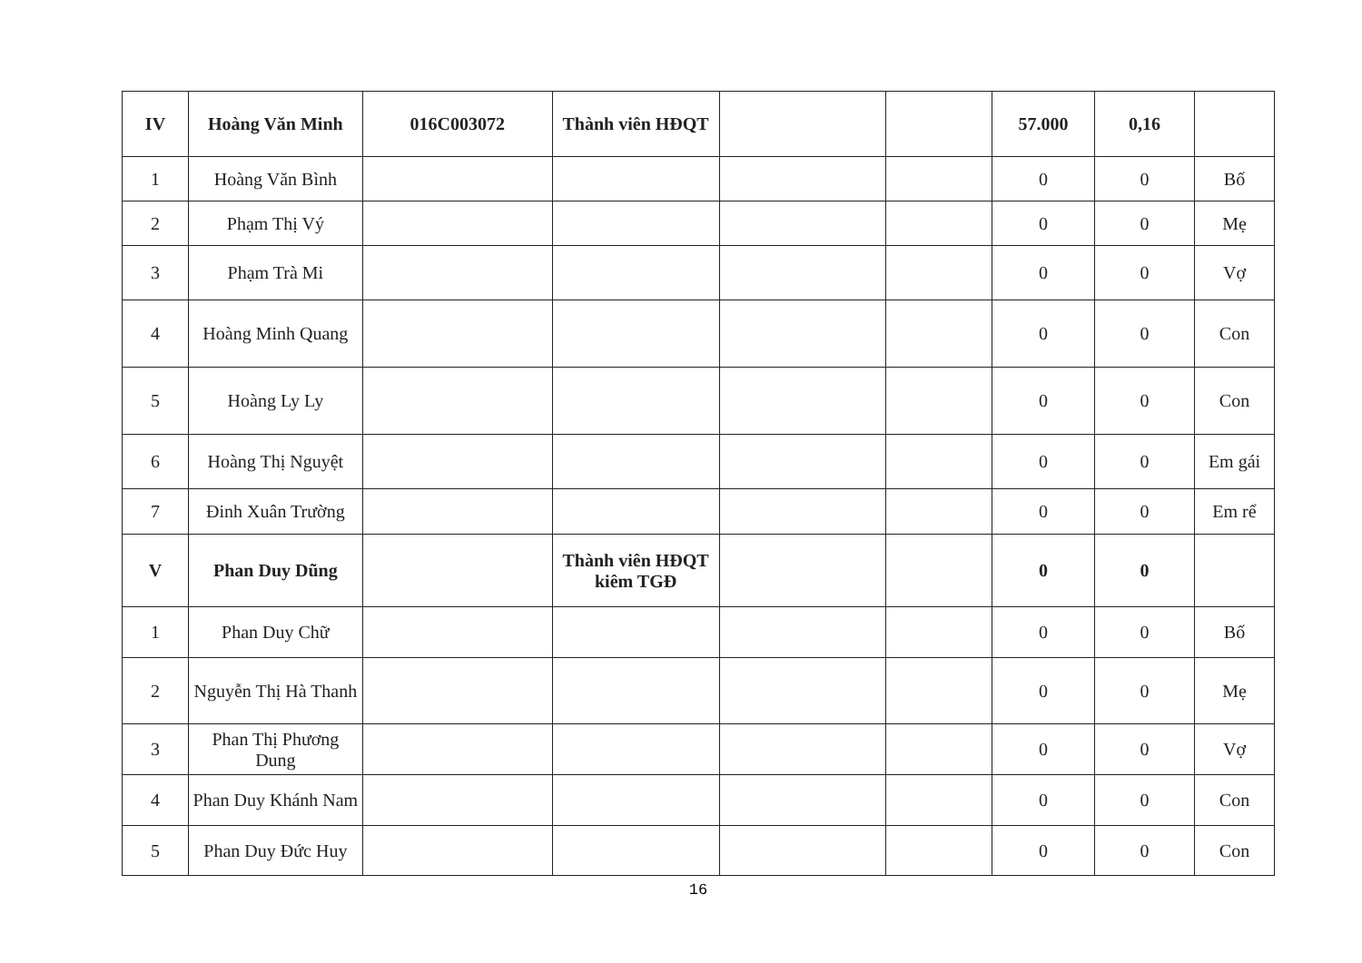| IV | Hoàng Văn Minh | 016C003072 | Thành viên HĐQT | | | 57.000 | 0,16 | |
| 1 | Hoàng Văn Bình | | | | | 0 | 0 | Bố |
| 2 | Phạm Thị Vý | | | | | 0 | 0 | Mẹ |
| 3 | Phạm Trà Mi | | | | | 0 | 0 | Vợ |
| 4 | Hoàng Minh Quang | | | | | 0 | 0 | Con |
| 5 | Hoàng Ly Ly | | | | | 0 | 0 | Con |
| 6 | Hoàng Thị Nguyệt | | | | | 0 | 0 | Em gái |
| 7 | Đinh Xuân Trường | | | | | 0 | 0 | Em rể |
| V | Phan Duy Dũng | | Thành viên HĐQT kiêm TGĐ | | | 0 | 0 | |
| 1 | Phan Duy Chữ | | | | | 0 | 0 | Bố |
| 2 | Nguyễn Thị Hà Thanh | | | | | 0 | 0 | Mẹ |
| 3 | Phan Thị Phương Dung | | | | | 0 | 0 | Vợ |
| 4 | Phan Duy Khánh Nam | | | | | 0 | 0 | Con |
| 5 | Phan Duy Đức Huy | | | | | 0 | 0 | Con |
16